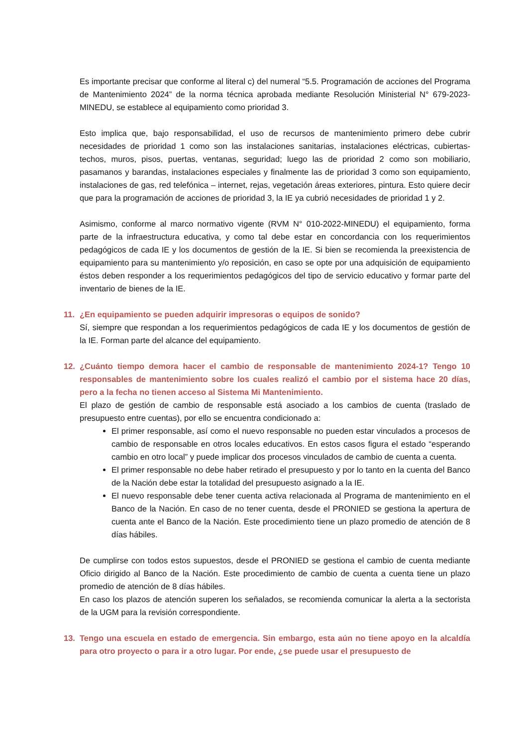Es importante precisar que conforme al literal c) del numeral “5.5. Programación de acciones del Programa de Mantenimiento 2024” de la norma técnica aprobada mediante Resolución Ministerial N° 679-2023-MINEDU, se establece al equipamiento como prioridad 3.
Esto implica que, bajo responsabilidad, el uso de recursos de mantenimiento primero debe cubrir necesidades de prioridad 1 como son las instalaciones sanitarias, instalaciones eléctricas, cubiertas-techos, muros, pisos, puertas, ventanas, seguridad; luego las de prioridad 2 como son mobiliario, pasamanos y barandas, instalaciones especiales y finalmente las de prioridad 3 como son equipamiento, instalaciones de gas, red telefónica – internet, rejas, vegetación áreas exteriores, pintura. Esto quiere decir que para la programación de acciones de prioridad 3, la IE ya cubrió necesidades de prioridad 1 y 2.
Asimismo, conforme al marco normativo vigente (RVM N° 010-2022-MINEDU) el equipamiento, forma parte de la infraestructura educativa, y como tal debe estar en concordancia con los requerimientos pedagógicos de cada IE y los documentos de gestión de la IE. Si bien se recomienda la preexistencia de equipamiento para su mantenimiento y/o reposición, en caso se opte por una adquisición de equipamiento éstos deben responder a los requerimientos pedagógicos del tipo de servicio educativo y formar parte del inventario de bienes de la IE.
11. ¿En equipamiento se pueden adquirir impresoras o equipos de sonido?
Sí, siempre que respondan a los requerimientos pedagógicos de cada IE y los documentos de gestión de la IE. Forman parte del alcance del equipamiento.
12. ¿Cuánto tiempo demora hacer el cambio de responsable de mantenimiento 2024-1? Tengo 10 responsables de mantenimiento sobre los cuales realizó el cambio por el sistema hace 20 días, pero a la fecha no tienen acceso al Sistema Mi Mantenimiento.
El plazo de gestión de cambio de responsable está asociado a los cambios de cuenta (traslado de presupuesto entre cuentas), por ello se encuentra condicionado a:
El primer responsable, así como el nuevo responsable no pueden estar vinculados a procesos de cambio de responsable en otros locales educativos. En estos casos figura el estado “esperando cambio en otro local” y puede implicar dos procesos vinculados de cambio de cuenta a cuenta.
El primer responsable no debe haber retirado el presupuesto y por lo tanto en la cuenta del Banco de la Nación debe estar la totalidad del presupuesto asignado a la IE.
El nuevo responsable debe tener cuenta activa relacionada al Programa de mantenimiento en el Banco de la Nación. En caso de no tener cuenta, desde el PRONIED se gestiona la apertura de cuenta ante el Banco de la Nación. Este procedimiento tiene un plazo promedio de atención de 8 días hábiles.
De cumplirse con todos estos supuestos, desde el PRONIED se gestiona el cambio de cuenta mediante Oficio dirigido al Banco de la Nación. Este procedimiento de cambio de cuenta a cuenta tiene un plazo promedio de atención de 8 días hábiles.
En caso los plazos de atención superen los señalados, se recomienda comunicar la alerta a la sectorista de la UGM para la revisión correspondiente.
13. Tengo una escuela en estado de emergencia. Sin embargo, esta aún no tiene apoyo en la alcaldía para otro proyecto o para ir a otro lugar. Por ende, ¿se puede usar el presupuesto de